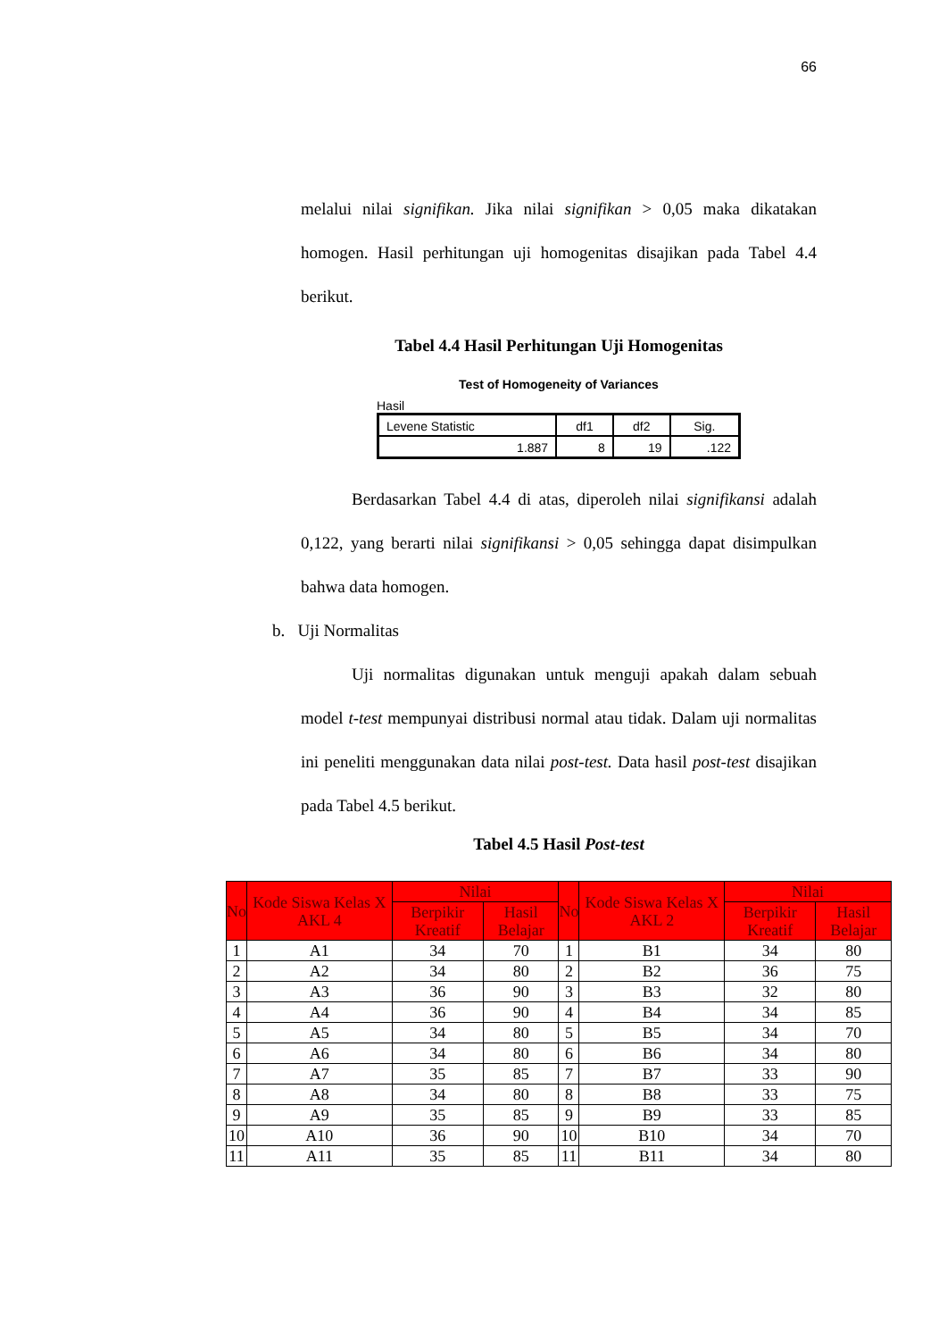66
melalui nilai signifikan. Jika nilai signifikan > 0,05 maka dikatakan homogen. Hasil perhitungan uji homogenitas disajikan pada Tabel 4.4 berikut.
Tabel 4.4 Hasil Perhitungan Uji Homogenitas
Test of Homogeneity of Variances
Hasil
| Levene Statistic | df1 | df2 | Sig. |
| 1.887 | 8 | 19 | .122 |
Berdasarkan Tabel 4.4 di atas, diperoleh nilai signifikansi adalah 0,122, yang berarti nilai signifikansi > 0,05 sehingga dapat disimpulkan bahwa data homogen.
b. Uji Normalitas
Uji normalitas digunakan untuk menguji apakah dalam sebuah model t-test mempunyai distribusi normal atau tidak. Dalam uji normalitas ini peneliti menggunakan data nilai post-test. Data hasil post-test disajikan pada Tabel 4.5 berikut.
Tabel 4.5 Hasil Post-test
| No | Kode Siswa Kelas X AKL 4 | Nilai | | No | Kode Siswa Kelas X AKL 2 | Nilai | |
| --- | --- | --- | --- | --- | --- | --- | --- |
| | | Berpikir Kreatif | Hasil Belajar | | | Berpikir Kreatif | Hasil Belajar |
| 1 | A1 | 34 | 70 | 1 | B1 | 34 | 80 |
| 2 | A2 | 34 | 80 | 2 | B2 | 36 | 75 |
| 3 | A3 | 36 | 90 | 3 | B3 | 32 | 80 |
| 4 | A4 | 36 | 90 | 4 | B4 | 34 | 85 |
| 5 | A5 | 34 | 80 | 5 | B5 | 34 | 70 |
| 6 | A6 | 34 | 80 | 6 | B6 | 34 | 80 |
| 7 | A7 | 35 | 85 | 7 | B7 | 33 | 90 |
| 8 | A8 | 34 | 80 | 8 | B8 | 33 | 75 |
| 9 | A9 | 35 | 85 | 9 | B9 | 33 | 85 |
| 10 | A10 | 36 | 90 | 10 | B10 | 34 | 70 |
| 11 | A11 | 35 | 85 | 11 | B11 | 34 | 80 |